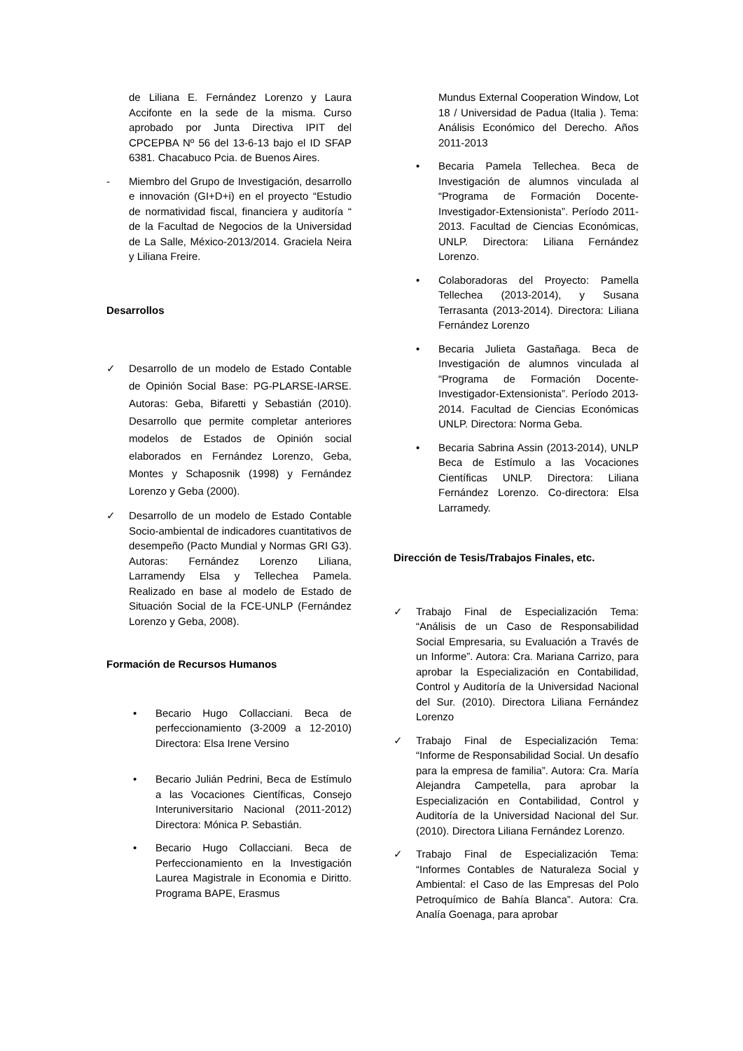de Liliana E. Fernández Lorenzo y Laura Accifonte en la sede de la misma. Curso aprobado por Junta Directiva IPIT del CPCEPBA Nº 56 del 13-6-13 bajo el ID SFAP 6381. Chacabuco Pcia. de Buenos Aires.
- Miembro del Grupo de Investigación, desarrollo e innovación (GI+D+i) en el proyecto “Estudio de normatividad fiscal, financiera y auditoría “ de la Facultad de Negocios de la Universidad de La Salle, México-2013/2014. Graciela Neira y Liliana Freire.
Desarrollos
✓ Desarrollo de un modelo de Estado Contable de Opinión Social Base: PG-PLARSE-IARSE. Autoras: Geba, Bifaretti y Sebastián (2010). Desarrollo que permite completar anteriores modelos de Estados de Opinión social elaborados en Fernández Lorenzo, Geba, Montes y Schaposnik (1998) y Fernández Lorenzo y Geba (2000).
✓ Desarrollo de un modelo de Estado Contable Socio-ambiental de indicadores cuantitativos de desempeño (Pacto Mundial y Normas GRI G3). Autoras: Fernández Lorenzo Liliana, Larramendy Elsa y Tellechea Pamela. Realizado en base al modelo de Estado de Situación Social de la FCE-UNLP (Fernández Lorenzo y Geba, 2008).
Formación de Recursos Humanos
• Becario Hugo Collacciani. Beca de perfeccionamiento (3-2009 a 12-2010) Directora: Elsa Irene Versino
• Becario Julián Pedrini, Beca de Estímulo a las Vocaciones Científicas, Consejo Interuniversitario Nacional (2011-2012) Directora: Mónica P. Sebastián.
• Becario Hugo Collacciani. Beca de Perfeccionamiento en la Investigación Laurea Magistrale in Economia e Diritto. Programa BAPE, Erasmus
Mundus External Cooperation Window, Lot 18 / Universidad de Padua (Italia ). Tema: Análisis Económico del Derecho. Años 2011-2013
• Becaria Pamela Tellechea. Beca de Investigación de alumnos vinculada al “Programa de Formación Docente-Investigador-Extensionista”. Período 2011-2013. Facultad de Ciencias Económicas, UNLP. Directora: Liliana Fernández Lorenzo.
• Colaboradoras del Proyecto: Pamella Tellechea (2013-2014), y Susana Terrasanta (2013-2014). Directora: Liliana Fernández Lorenzo
• Becaria Julieta Gastañaga. Beca de Investigación de alumnos vinculada al “Programa de Formación Docente-Investigador-Extensionista”. Período 2013-2014. Facultad de Ciencias Económicas UNLP. Directora: Norma Geba.
• Becaria Sabrina Assin (2013-2014), UNLP Beca de Estímulo a las Vocaciones Científicas UNLP. Directora: Liliana Fernández Lorenzo. Co-directora: Elsa Larramedy.
Dirección de Tesis/Trabajos Finales, etc.
✓ Trabajo Final de Especialización Tema: “Análisis de un Caso de Responsabilidad Social Empresaria, su Evaluación a Través de un Informe”. Autora: Cra. Mariana Carrizo, para aprobar la Especialización en Contabilidad, Control y Auditoría de la Universidad Nacional del Sur. (2010). Directora Liliana Fernández Lorenzo
✓ Trabajo Final de Especialización Tema: “Informe de Responsabilidad Social. Un desafío para la empresa de familia”. Autora: Cra. María Alejandra Campetella, para aprobar la Especialización en Contabilidad, Control y Auditoría de la Universidad Nacional del Sur. (2010). Directora Liliana Fernández Lorenzo.
✓ Trabajo Final de Especialización Tema: “Informes Contables de Naturaleza Social y Ambiental: el Caso de las Empresas del Polo Petroquímico de Bahía Blanca”. Autora: Cra. Analía Goenaga, para aprobar